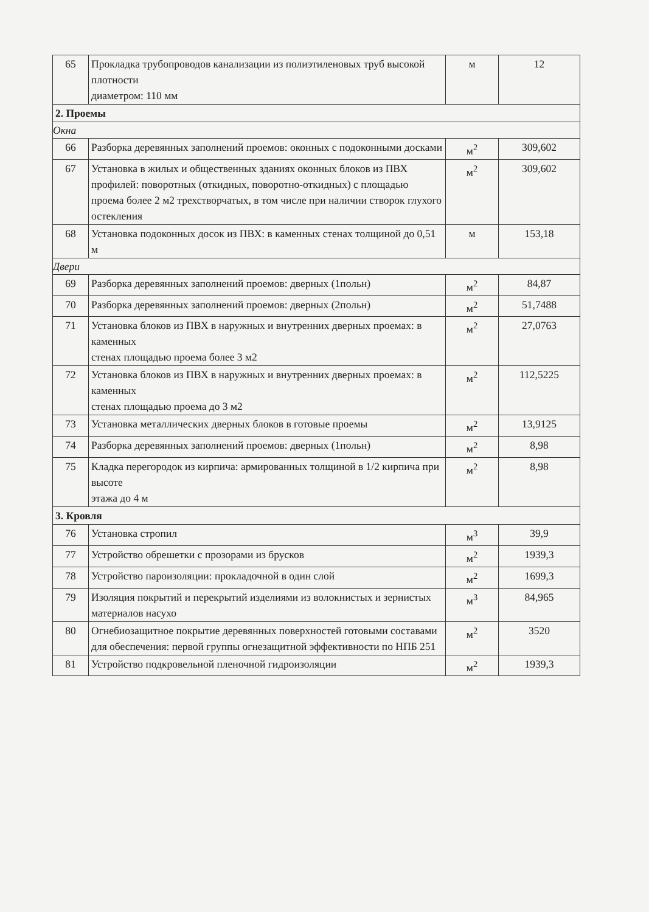| 65 | Прокладка трубопроводов канализации из полиэтиленовых труб высокой плотности диаметром: 110 мм | м | 12 |
| 2. Проемы | | | |
| Окна | | | |
| 66 | Разборка деревянных заполнений проемов: оконных с подоконными досками | м<sup>2</sup> | 309,602 |
| 67 | Установка в жилых и общественных зданиях оконных блоков из ПВХ профилей: поворотных (откидных, поворотно-откидных) с площадью проема более 2 м2 трехстворчатых, в том числе при наличии створок глухого остекления | м<sup>2</sup> | 309,602 |
| 68 | Установка подоконных досок из ПВХ: в каменных стенах толщиной до 0,51 м | м | 153,18 |
| Двери | | | |
| 69 | Разборка деревянных заполнений проемов: дверных (1польн) | м<sup>2</sup> | 84,87 |
| 70 | Разборка деревянных заполнений проемов: дверных (2польн) | м<sup>2</sup> | 51,7488 |
| 71 | Установка блоков из ПВХ в наружных и внутренних дверных проемах: в каменных стенах площадью проема более 3 м2 | м<sup>2</sup> | 27,0763 |
| 72 | Установка блоков из ПВХ в наружных и внутренних дверных проемах: в каменных стенах площадью проема до 3 м2 | м<sup>2</sup> | 112,5225 |
| 73 | Установка металлических дверных блоков в готовые проемы | м<sup>2</sup> | 13,9125 |
| 74 | Разборка деревянных заполнений проемов: дверных (1польн) | м<sup>2</sup> | 8,98 |
| 75 | Кладка перегородок из кирпича: армированных толщиной в 1/2 кирпича при высоте этажа до 4 м | м<sup>2</sup> | 8,98 |
| 3. Кровля | | | |
| 76 | Установка стропил | м<sup>3</sup> | 39,9 |
| 77 | Устройство обрешетки с прозорами из брусков | м<sup>2</sup> | 1939,3 |
| 78 | Устройство пароизоляции: прокладочной в один слой | м<sup>2</sup> | 1699,3 |
| 79 | Изоляция покрытий и перекрытий изделиями из волокнистых и зернистых материалов насухо | м<sup>3</sup> | 84,965 |
| 80 | Огнебиозащитное покрытие деревянных поверхностей готовыми составами для обеспечения: первой группы огнезащитной эффективности по НПБ 251 | м<sup>2</sup> | 3520 |
| 81 | Устройство подкровельной пленочной гидроизоляции | м<sup>2</sup> | 1939,3 |